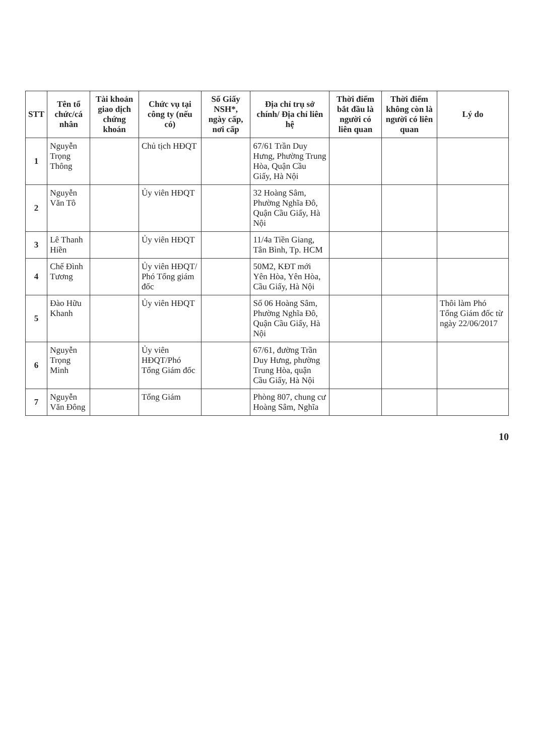| STT | Tên tổ chức/cá nhân | Tài khoản giao dịch chứng khoán | Chức vụ tại công ty (nếu có) | Số Giấy NSH*, ngày cấp, nơi cấp | Địa chỉ trụ sở chính/ Địa chỉ liên hệ | Thời điểm bắt đầu là người có liên quan | Thời điểm không còn là người có liên quan | Lý do |
| --- | --- | --- | --- | --- | --- | --- | --- | --- |
| 1 | Nguyễn Trọng Thông | | Chủ tịch HĐQT | | 67/61 Trần Duy Hưng, Phường Trung Hòa, Quận Cầu Giấy, Hà Nội | | | |
| 2 | Nguyễn Văn Tô | | Ủy viên HĐQT | | 32 Hoàng Sâm, Phường Nghĩa Đô, Quận Cầu Giấy, Hà Nội | | | |
| 3 | Lê Thanh Hiền | | Ủy viên HĐQT | | 11/4a Tiền Giang, Tân Bình, Tp. HCM | | | |
| 4 | Chế Đình Tương | | Ủy viên HĐQT/ Phó Tổng giám đốc | | 50M2, KĐT mới Yên Hòa, Yên Hòa, Cầu Giấy, Hà Nội | | | |
| 5 | Đào Hữu Khanh | | Ủy viên HĐQT | | Số 06 Hoàng Sâm, Phường Nghĩa Đô, Quận Cầu Giấy, Hà Nội | | | Thôi làm Phó Tổng Giám đốc từ ngày 22/06/2017 |
| 6 | Nguyễn Trọng Minh | | Ủy viên HĐQT/Phó Tổng Giám đốc | | 67/61, đường Trần Duy Hưng, phường Trung Hòa, quận Cầu Giấy, Hà Nội | | | |
| 7 | Nguyễn Văn Đông | | Tổng Giám | | Phòng 807, chung cư Hoàng Sâm, Nghĩa | | | |
10